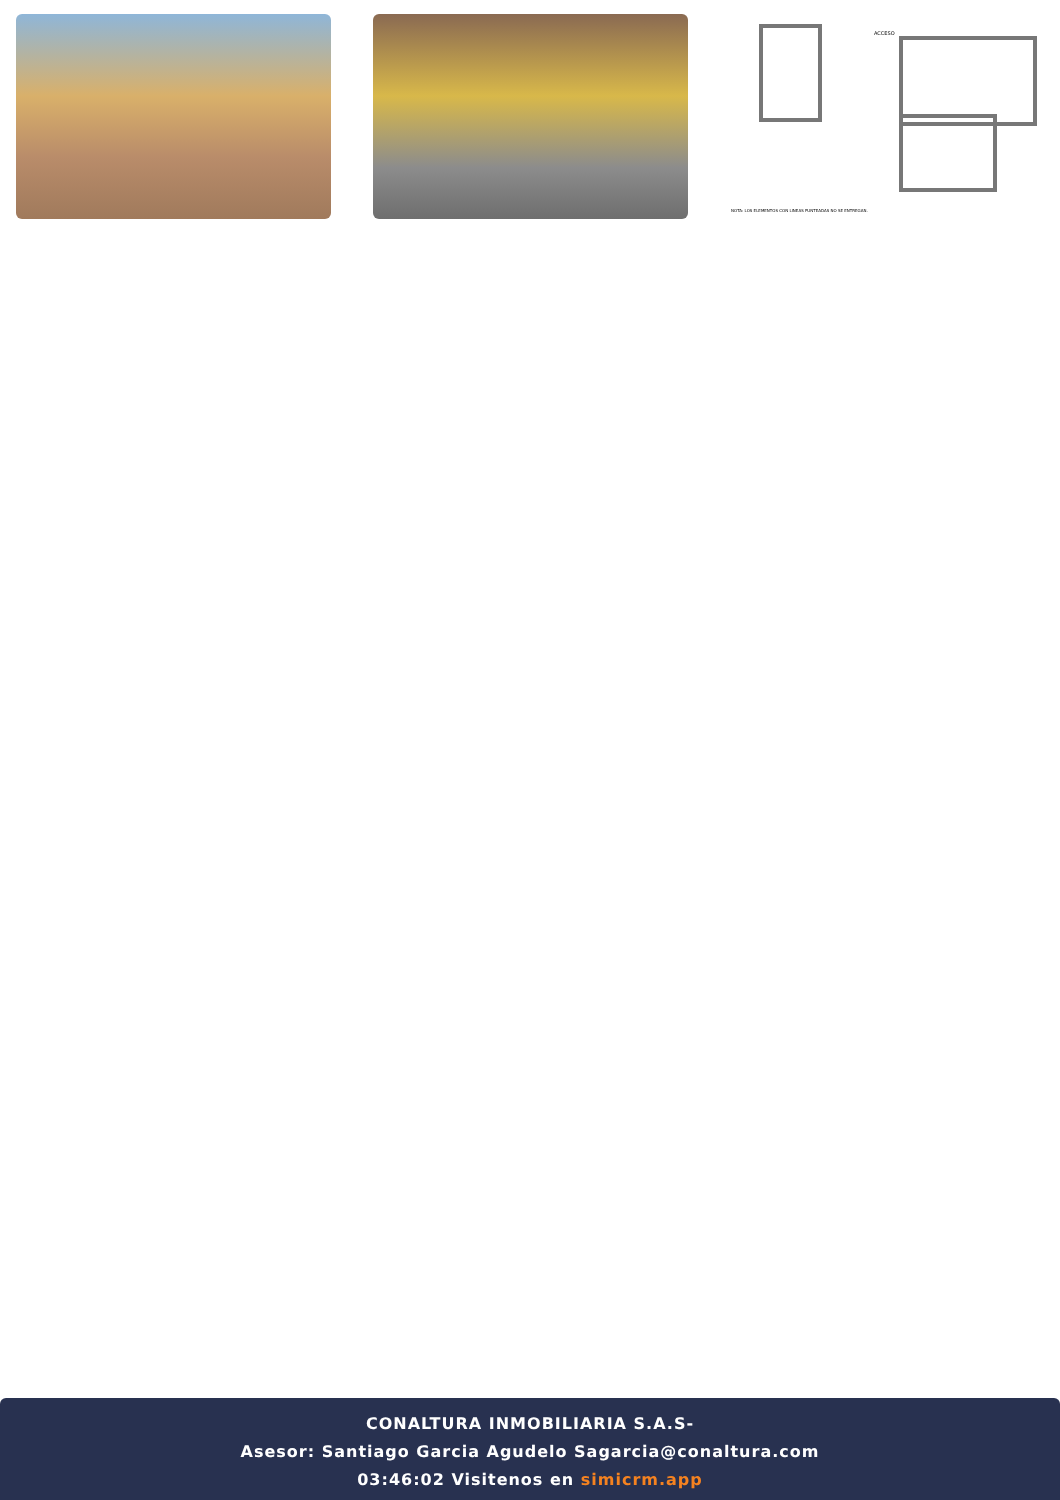ACCESO
NOTA: LOS ELEMENTOS CON LINEAS PUNTEADAS NO SE ENTREGAN.
CONALTURA INMOBILIARIA S.A.S-
Asesor: Santiago Garcia Agudelo Sagarcia@conaltura.com
03:46:02 Visitenos en simicrm.app